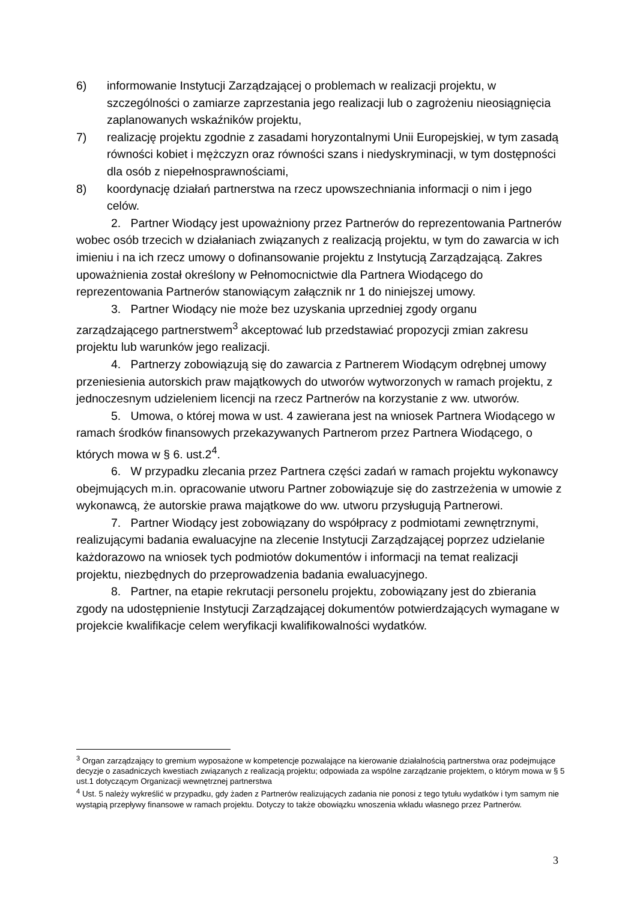6) informowanie Instytucji Zarządzającej o problemach w realizacji projektu, w szczególności o zamiarze zaprzestania jego realizacji lub o zagrożeniu nieosiągnięcia zaplanowanych wskaźników projektu,
7) realizację projektu zgodnie z zasadami horyzontalnymi Unii Europejskiej, w tym zasadą równości kobiet i mężczyzn oraz równości szans i niedyskryminacji, w tym dostępności dla osób z niepełnosprawnościami,
8) koordynację działań partnerstwa na rzecz upowszechniania informacji o nim i jego celów.
2. Partner Wiodący jest upoważniony przez Partnerów do reprezentowania Partnerów wobec osób trzecich w działaniach związanych z realizacją projektu, w tym do zawarcia w ich imieniu i na ich rzecz umowy o dofinansowanie projektu z Instytucją Zarządzającą. Zakres upoważnienia został określony w Pełnomocnictwie dla Partnera Wiodącego do reprezentowania Partnerów stanowiącym załącznik nr 1 do niniejszej umowy.
3. Partner Wiodący nie może bez uzyskania uprzedniej zgody organu zarządzającego partnerstwem<sup>3</sup> akceptować lub przedstawiać propozycji zmian zakresu projektu lub warunków jego realizacji.
4. Partnerzy zobowiązują się do zawarcia z Partnerem Wiodącym odrębnej umowy przeniesienia autorskich praw majątkowych do utworów wytworzonych w ramach projektu, z jednoczesnym udzieleniem licencji na rzecz Partnerów na korzystanie z ww. utworów.
5. Umowa, o której mowa w ust. 4 zawierana jest na wniosek Partnera Wiodącego w ramach środków finansowych przekazywanych Partnerom przez Partnera Wiodącego, o których mowa w § 6. ust.2<sup>4</sup>.
6. W przypadku zlecania przez Partnera części zadań w ramach projektu wykonawcy obejmujących m.in. opracowanie utworu Partner zobowiązuje się do zastrzeżenia w umowie z wykonawcą, że autorskie prawa majątkowe do ww. utworu przysługują Partnerowi.
7. Partner Wiodący jest zobowiązany do współpracy z podmiotami zewnętrznymi, realizującymi badania ewaluacyjne na zlecenie Instytucji Zarządzającej poprzez udzielanie każdorazowo na wniosek tych podmiotów dokumentów i informacji na temat realizacji projektu, niezbędnych do przeprowadzenia badania ewaluacyjnego.
8. Partner, na etapie rekrutacji personelu projektu, zobowiązany jest do zbierania zgody na udostępnienie Instytucji Zarządzającej dokumentów potwierdzających wymagane w projekcie kwalifikacje celem weryfikacji kwalifikowalności wydatków.
<sup>3</sup> Organ zarządzający to gremium wyposażone w kompetencje pozwalające na kierowanie działalnością partnerstwa oraz podejmujące decyzje o zasadniczych kwestiach związanych z realizacją projektu; odpowiada za wspólne zarządzanie projektem, o którym mowa w § 5 ust.1 dotyczącym Organizacji wewnętrznej partnerstwa
<sup>4</sup> Ust. 5 należy wykreślić w przypadku, gdy żaden z Partnerów realizujących zadania nie ponosi z tego tytułu wydatków i tym samym nie wystąpią przepływy finansowe w ramach projektu. Dotyczy to także obowiązku wnoszenia wkładu własnego przez Partnerów.
3